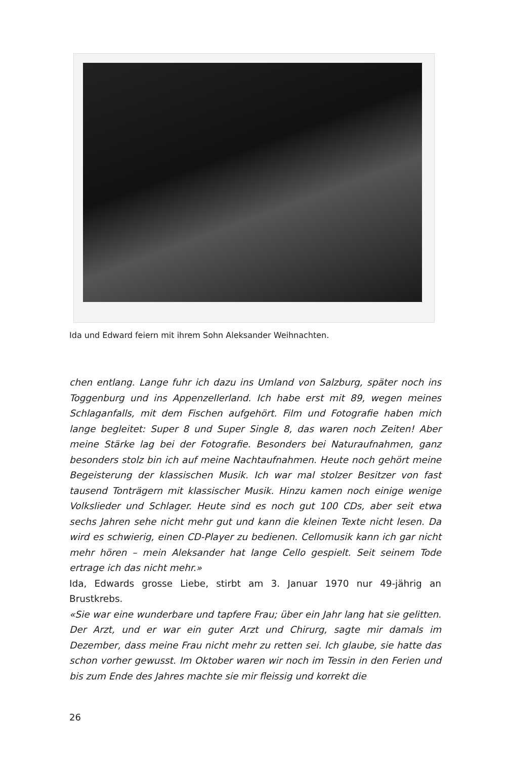Ida und Edward feiern mit ihrem Sohn Aleksander Weihnachten.
chen entlang. Lange fuhr ich dazu ins Umland von Salzburg, später noch ins Toggenburg und ins Appenzellerland. Ich habe erst mit 89, wegen meines Schlaganfalls, mit dem Fischen aufgehört. Film und Fotografie haben mich lange begleitet: Super 8 und Super Single 8, das waren noch Zeiten! Aber meine Stärke lag bei der Fotografie. Besonders bei Naturaufnahmen, ganz besonders stolz bin ich auf meine Nachtaufnahmen. Heute noch gehört meine Begeisterung der klassischen Musik. Ich war mal stolzer Besitzer von fast tausend Tonträgern mit klassischer Musik. Hinzu kamen noch einige wenige Volkslieder und Schlager. Heute sind es noch gut 100 CDs, aber seit etwa sechs Jahren sehe nicht mehr gut und kann die kleinen Texte nicht lesen. Da wird es schwierig, einen CD-Player zu bedienen. Cellomusik kann ich gar nicht mehr hören – mein Aleksander hat lange Cello gespielt. Seit seinem Tode ertrage ich das nicht mehr.»
Ida, Edwards grosse Liebe, stirbt am 3. Januar 1970 nur 49-jährig an Brustkrebs.
«Sie war eine wunderbare und tapfere Frau; über ein Jahr lang hat sie gelitten. Der Arzt, und er war ein guter Arzt und Chirurg, sagte mir damals im Dezember, dass meine Frau nicht mehr zu retten sei. Ich glaube, sie hatte das schon vorher gewusst. Im Oktober waren wir noch im Tessin in den Ferien und bis zum Ende des Jahres machte sie mir fleissig und korrekt die
26